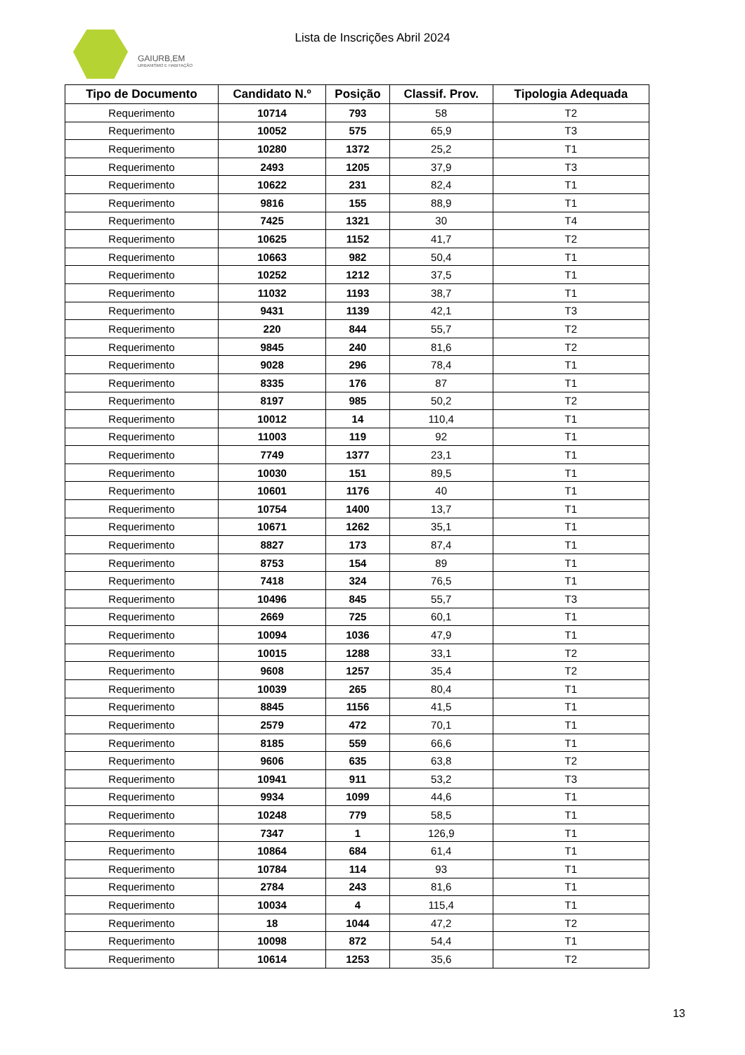GAIURB,EM
URBANISMO E HABITAÇÃO
Lista de Inscrições Abril 2024
| Tipo de Documento | Candidato N.º | Posição | Classif. Prov. | Tipologia Adequada |
| --- | --- | --- | --- | --- |
| Requerimento | 10714 | 793 | 58 | T2 |
| Requerimento | 10052 | 575 | 65,9 | T3 |
| Requerimento | 10280 | 1372 | 25,2 | T1 |
| Requerimento | 2493 | 1205 | 37,9 | T3 |
| Requerimento | 10622 | 231 | 82,4 | T1 |
| Requerimento | 9816 | 155 | 88,9 | T1 |
| Requerimento | 7425 | 1321 | 30 | T4 |
| Requerimento | 10625 | 1152 | 41,7 | T2 |
| Requerimento | 10663 | 982 | 50,4 | T1 |
| Requerimento | 10252 | 1212 | 37,5 | T1 |
| Requerimento | 11032 | 1193 | 38,7 | T1 |
| Requerimento | 9431 | 1139 | 42,1 | T3 |
| Requerimento | 220 | 844 | 55,7 | T2 |
| Requerimento | 9845 | 240 | 81,6 | T2 |
| Requerimento | 9028 | 296 | 78,4 | T1 |
| Requerimento | 8335 | 176 | 87 | T1 |
| Requerimento | 8197 | 985 | 50,2 | T2 |
| Requerimento | 10012 | 14 | 110,4 | T1 |
| Requerimento | 11003 | 119 | 92 | T1 |
| Requerimento | 7749 | 1377 | 23,1 | T1 |
| Requerimento | 10030 | 151 | 89,5 | T1 |
| Requerimento | 10601 | 1176 | 40 | T1 |
| Requerimento | 10754 | 1400 | 13,7 | T1 |
| Requerimento | 10671 | 1262 | 35,1 | T1 |
| Requerimento | 8827 | 173 | 87,4 | T1 |
| Requerimento | 8753 | 154 | 89 | T1 |
| Requerimento | 7418 | 324 | 76,5 | T1 |
| Requerimento | 10496 | 845 | 55,7 | T3 |
| Requerimento | 2669 | 725 | 60,1 | T1 |
| Requerimento | 10094 | 1036 | 47,9 | T1 |
| Requerimento | 10015 | 1288 | 33,1 | T2 |
| Requerimento | 9608 | 1257 | 35,4 | T2 |
| Requerimento | 10039 | 265 | 80,4 | T1 |
| Requerimento | 8845 | 1156 | 41,5 | T1 |
| Requerimento | 2579 | 472 | 70,1 | T1 |
| Requerimento | 8185 | 559 | 66,6 | T1 |
| Requerimento | 9606 | 635 | 63,8 | T2 |
| Requerimento | 10941 | 911 | 53,2 | T3 |
| Requerimento | 9934 | 1099 | 44,6 | T1 |
| Requerimento | 10248 | 779 | 58,5 | T1 |
| Requerimento | 7347 | 1 | 126,9 | T1 |
| Requerimento | 10864 | 684 | 61,4 | T1 |
| Requerimento | 10784 | 114 | 93 | T1 |
| Requerimento | 2784 | 243 | 81,6 | T1 |
| Requerimento | 10034 | 4 | 115,4 | T1 |
| Requerimento | 18 | 1044 | 47,2 | T2 |
| Requerimento | 10098 | 872 | 54,4 | T1 |
| Requerimento | 10614 | 1253 | 35,6 | T2 |
13